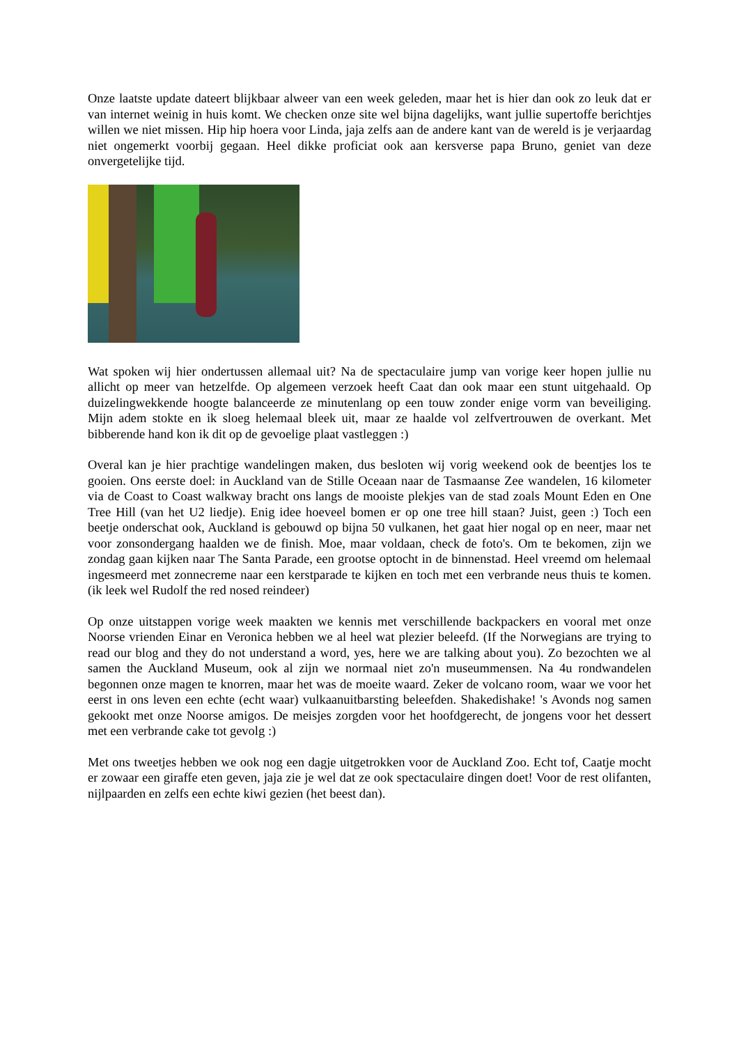Onze laatste update dateert blijkbaar alweer van een week geleden, maar het is hier dan ook zo leuk dat er van internet weinig in huis komt. We checken onze site wel bijna dagelijks, want jullie supertoffe berichtjes willen we niet missen. Hip hip hoera voor Linda, jaja zelfs aan de andere kant van de wereld is je verjaardag niet ongemerkt voorbij gegaan. Heel dikke proficiat ook aan kersverse papa Bruno, geniet van deze onvergetelijke tijd.
Wat spoken wij hier ondertussen allemaal uit? Na de spectaculaire jump van vorige keer hopen jullie nu allicht op meer van hetzelfde. Op algemeen verzoek heeft Caat dan ook maar een stunt uitgehaald. Op duizelingwekkende hoogte balanceerde ze minutenlang op een touw zonder enige vorm van beveiliging. Mijn adem stokte en ik sloeg helemaal bleek uit, maar ze haalde vol zelfvertrouwen de overkant. Met bibberende hand kon ik dit op de gevoelige plaat vastleggen :)
Overal kan je hier prachtige wandelingen maken, dus besloten wij vorig weekend ook de beentjes los te gooien. Ons eerste doel: in Auckland van de Stille Oceaan naar de Tasmaanse Zee wandelen, 16 kilometer via de Coast to Coast walkway bracht ons langs de mooiste plekjes van de stad zoals Mount Eden en One Tree Hill (van het U2 liedje). Enig idee hoeveel bomen er op one tree hill staan? Juist, geen :) Toch een beetje onderschat ook, Auckland is gebouwd op bijna 50 vulkanen, het gaat hier nogal op en neer, maar net voor zonsondergang haalden we de finish. Moe, maar voldaan, check de foto's. Om te bekomen, zijn we zondag gaan kijken naar The Santa Parade, een grootse optocht in de binnenstad. Heel vreemd om helemaal ingesmeerd met zonnecreme naar een kerstparade te kijken en toch met een verbrande neus thuis te komen. (ik leek wel Rudolf the red nosed reindeer)
Op onze uitstappen vorige week maakten we kennis met verschillende backpackers en vooral met onze Noorse vrienden Einar en Veronica hebben we al heel wat plezier beleefd. (If the Norwegians are trying to read our blog and they do not understand a word, yes, here we are talking about you). Zo bezochten we al samen the Auckland Museum, ook al zijn we normaal niet zo'n museummensen. Na 4u rondwandelen begonnen onze magen te knorren, maar het was de moeite waard. Zeker de volcano room, waar we voor het eerst in ons leven een echte (echt waar) vulkaanuitbarsting beleefden. Shakedishake! 's Avonds nog samen gekookt met onze Noorse amigos. De meisjes zorgden voor het hoofdgerecht, de jongens voor het dessert met een verbrande cake tot gevolg :)
Met ons tweetjes hebben we ook nog een dagje uitgetrokken voor de Auckland Zoo. Echt tof, Caatje mocht er zowaar een giraffe eten geven, jaja zie je wel dat ze ook spectaculaire dingen doet! Voor de rest olifanten, nijlpaarden en zelfs een echte kiwi gezien (het beest dan).